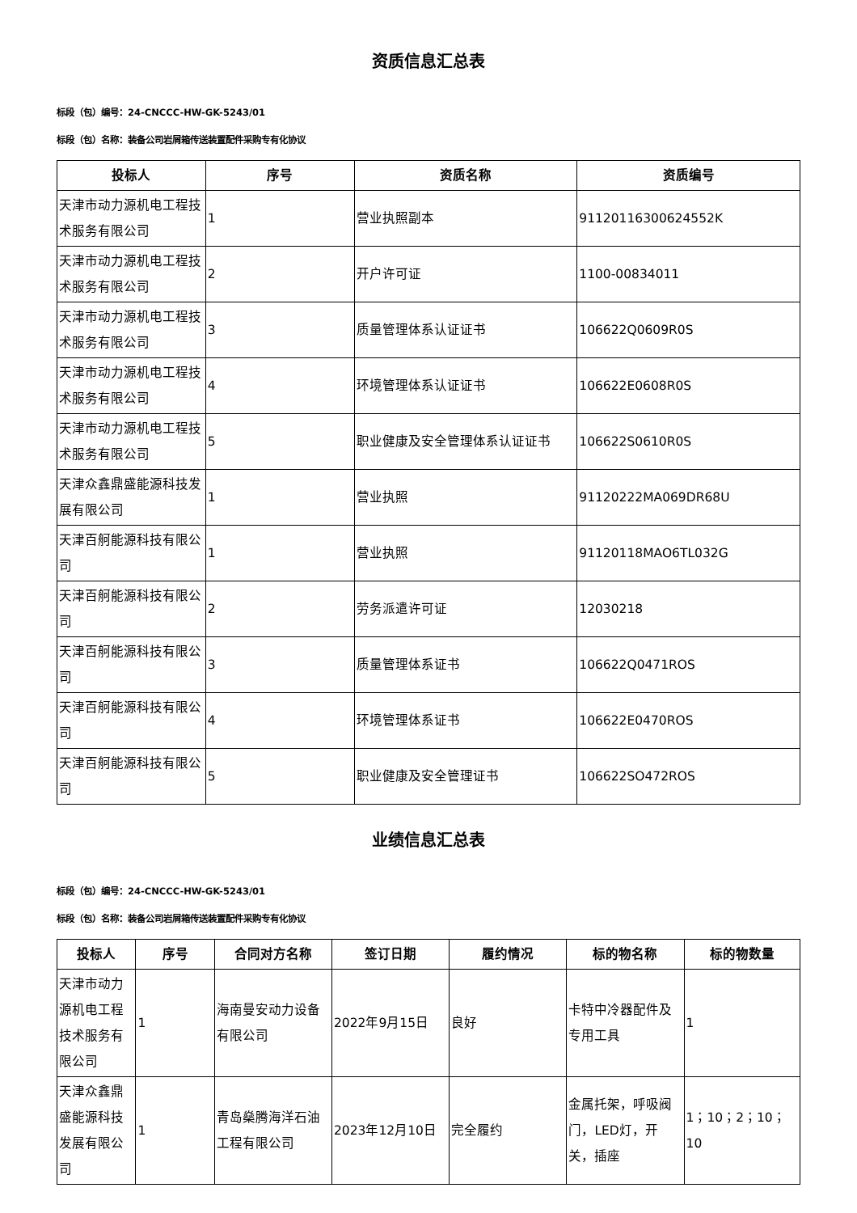资质信息汇总表
标段（包）编号：24-CNCCC-HW-GK-5243/01
标段（包）名称：装备公司岩屑箱传送装置配件采购专有化协议
| 投标人 | 序号 | 资质名称 | 资质编号 |
| --- | --- | --- | --- |
| 天津市动力源机电工程技术服务有限公司 | 1 | 营业执照副本 | 91120116300624552K |
| 天津市动力源机电工程技术服务有限公司 | 2 | 开户许可证 | 1100-00834011 |
| 天津市动力源机电工程技术服务有限公司 | 3 | 质量管理体系认证证书 | 106622Q0609R0S |
| 天津市动力源机电工程技术服务有限公司 | 4 | 环境管理体系认证证书 | 106622E0608R0S |
| 天津市动力源机电工程技术服务有限公司 | 5 | 职业健康及安全管理体系认证证书 | 106622S0610R0S |
| 天津众鑫鼎盛能源科技发展有限公司 | 1 | 营业执照 | 91120222MA069DR68U |
| 天津百舸能源科技有限公司 | 1 | 营业执照 | 91120118MAO6TL032G |
| 天津百舸能源科技有限公司 | 2 | 劳务派遣许可证 | 12030218 |
| 天津百舸能源科技有限公司 | 3 | 质量管理体系证书 | 106622Q0471ROS |
| 天津百舸能源科技有限公司 | 4 | 环境管理体系证书 | 106622E0470ROS |
| 天津百舸能源科技有限公司 | 5 | 职业健康及安全管理证书 | 106622SO472ROS |
业绩信息汇总表
标段（包）编号：24-CNCCC-HW-GK-5243/01
标段（包）名称：装备公司岩屑箱传送装置配件采购专有化协议
| 投标人 | 序号 | 合同对方名称 | 签订日期 | 履约情况 | 标的物名称 | 标的物数量 |
| --- | --- | --- | --- | --- | --- | --- |
| 天津市动力源机电工程技术服务有限公司 | 1 | 海南曼安动力设备有限公司 | 2022年9月15日 | 良好 | 卡特中冷器配件及专用工具 | 1 |
| 天津众鑫鼎盛能源科技发展有限公司 | 1 | 青岛燊腾海洋石油工程有限公司 | 2023年12月10日 | 完全履约 | 金属托架，呼吸阀门，LED灯，开关，插座 | 1；10；2；10；10 |